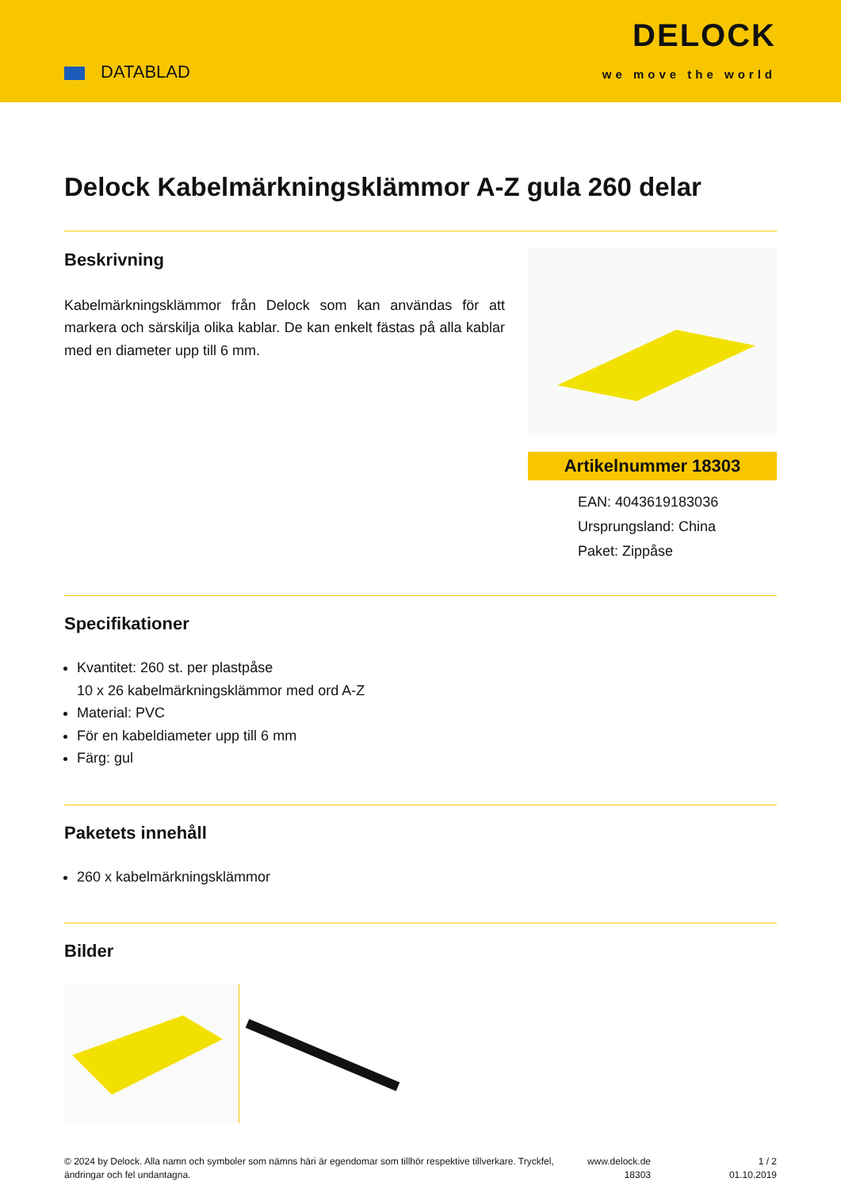DATABLAD
DELOCK
we move the world
Delock Kabelmärkningsklämmor A-Z gula 260 delar
Beskrivning
Kabelmärkningsklämmor från Delock som kan användas för att markera och särskilja olika kablar. De kan enkelt fästas på alla kablar med en diameter upp till 6 mm.
Artikelnummer 18303
EAN: 4043619183036
Ursprungsland: China
Paket: Zippåse
Specifikationer
Kvantitet: 260 st. per plastpåse
10 x 26 kabelmärkningsklämmor med ord A-Z
Material: PVC
För en kabeldiameter upp till 6 mm
Färg: gul
Paketets innehåll
260 x kabelmärkningsklämmor
Bilder
© 2024 by Delock. Alla namn och symboler som nämns häri är egendomar som tillhör respektive tillverkare. Tryckfel, ändringar och fel undantagna.
www.delock.de
18303
1 / 2
01.10.2019